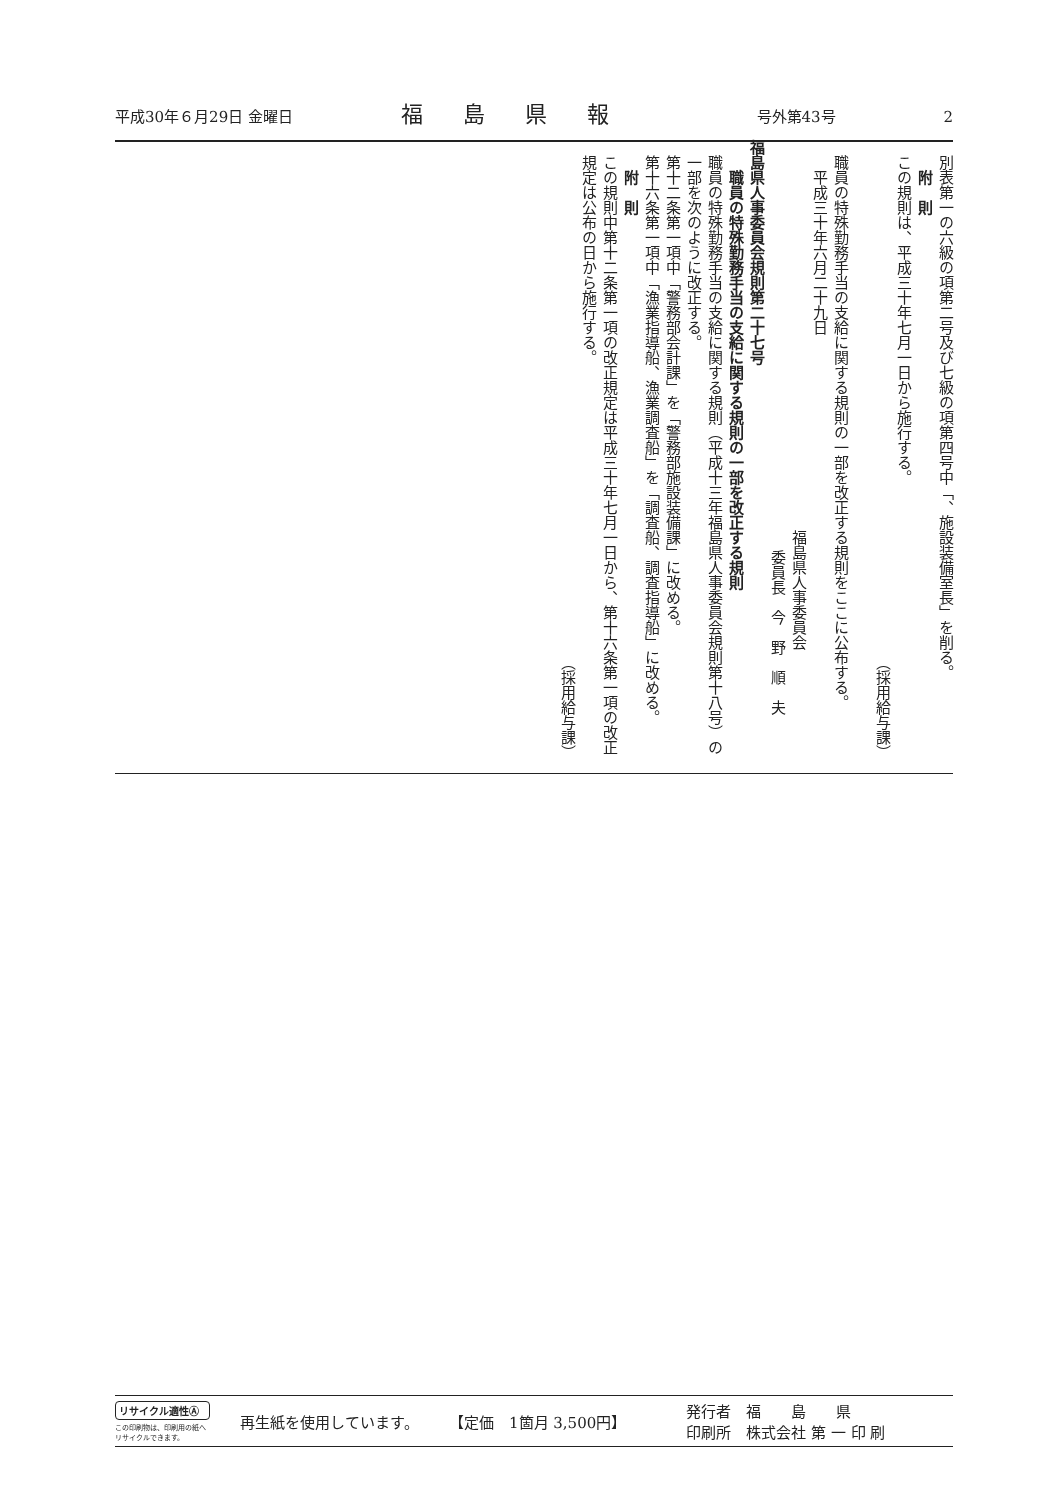平成30年６月29日 金曜日 福島県報 号外第43号 2
別表第一の六級の項第二号及び七級の項第四号中「、施設装備室長」を削る。
附　則
この規則は、平成三十年七月一日から施行する。
（採用給与課）
　
職員の特殊勤務手当の支給に関する規則の一部を改正する規則をここに公布する。
平成三十年六月二十九日
福島県人事委員会
委員長　今　野　順　夫
福島県人事委員会規則第二十七号
職員の特殊勤務手当の支給に関する規則の一部を改正する規則
職員の特殊勤務手当の支給に関する規則（平成十三年福島県人事委員会規則第十八号）の一部を次のように改正する。
第十二条第一項中「警務部会計課」を「警務部施設装備課」に改める。
第十六条第一項中「漁業指導船、漁業調査船」を「調査船、調査指導船」に改める。
附　則
この規則中第十二条第一項の改正規定は平成三十年七月一日から、第十六条第一項の改正規定は公布の日から施行する。
（採用給与課）
リサイクル適性Ⓐ
この印刷物は、印刷用の紙へリサイクルできます。
再生紙を使用しています。 【定価　1箇月 3,500円】 発行者　福　　島　　県
印刷所　株式会社 第 一 印 刷